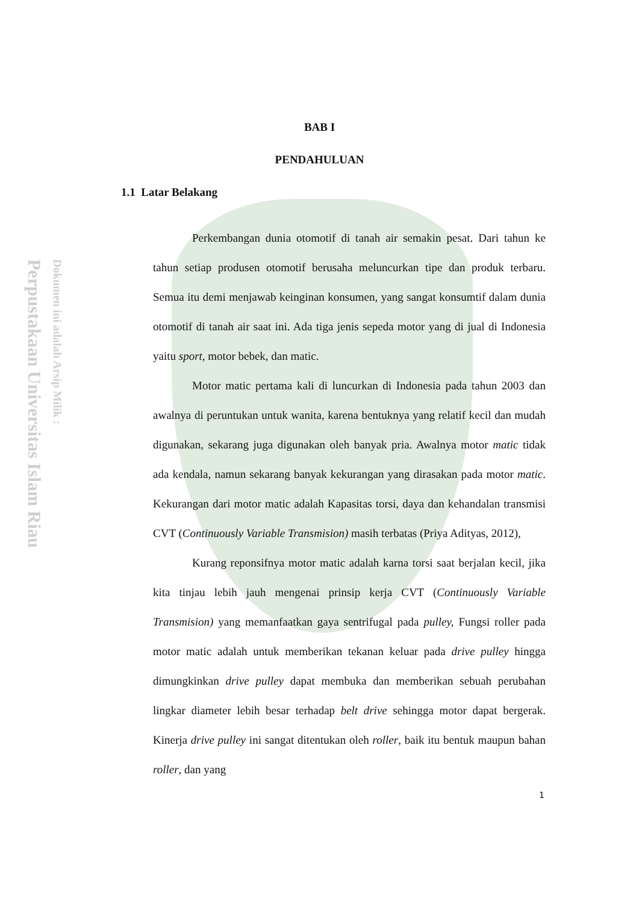Perpustakaan Universitas Islam Riau
Dokumen ini adalah Arsip Milik :
BAB I
PENDAHULUAN
1.1 Latar Belakang
Perkembangan dunia otomotif di tanah air semakin pesat. Dari tahun ke tahun setiap produsen otomotif berusaha meluncurkan tipe dan produk terbaru. Semua itu demi menjawab keinginan konsumen, yang sangat konsumtif dalam dunia otomotif di tanah air saat ini. Ada tiga jenis sepeda motor yang di jual di Indonesia yaitu sport, motor bebek, dan matic.
Motor matic pertama kali di luncurkan di Indonesia pada tahun 2003 dan awalnya di peruntukan untuk wanita, karena bentuknya yang relatif kecil dan mudah digunakan, sekarang juga digunakan oleh banyak pria. Awalnya motor matic tidak ada kendala, namun sekarang banyak kekurangan yang dirasakan pada motor matic. Kekurangan dari motor matic adalah Kapasitas torsi, daya dan kehandalan transmisi CVT (Continuously Variable Transmision) masih terbatas (Priya Adityas, 2012),
Kurang reponsifnya motor matic adalah karna torsi saat berjalan kecil, jika kita tinjau lebih jauh mengenai prinsip kerja CVT (Continuously Variable Transmision) yang memanfaatkan gaya sentrifugal pada pulley, Fungsi roller pada motor matic adalah untuk memberikan tekanan keluar pada drive pulley hingga dimungkinkan drive pulley dapat membuka dan memberikan sebuah perubahan lingkar diameter lebih besar terhadap belt drive sehingga motor dapat bergerak. Kinerja drive pulley ini sangat ditentukan oleh roller, baik itu bentuk maupun bahan roller, dan yang
1